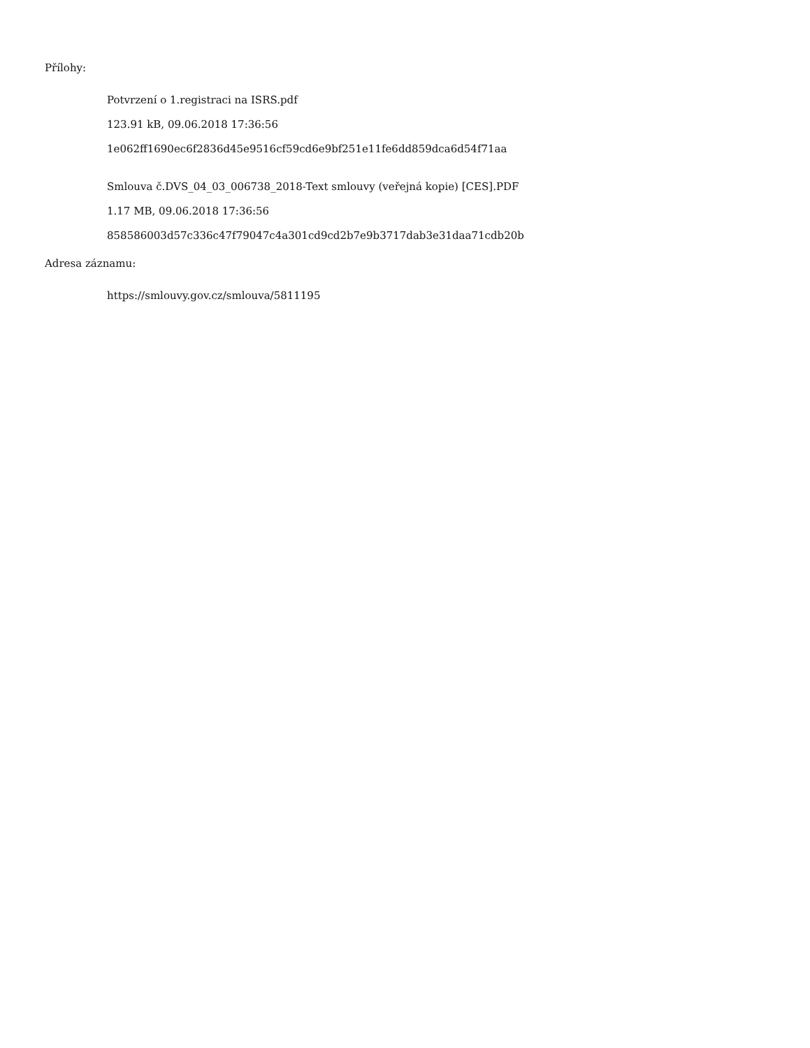Přílohy:
Potvrzení o 1.registraci na ISRS.pdf
123.91 kB, 09.06.2018 17:36:56
1e062ff1690ec6f2836d45e9516cf59cd6e9bf251e11fe6dd859dca6d54f71aa
Smlouva č.DVS_04_03_006738_2018-Text smlouvy (veřejná kopie) [CES].PDF
1.17 MB, 09.06.2018 17:36:56
858586003d57c336c47f79047c4a301cd9cd2b7e9b3717dab3e31daa71cdb20b
Adresa záznamu:
https://smlouvy.gov.cz/smlouva/5811195